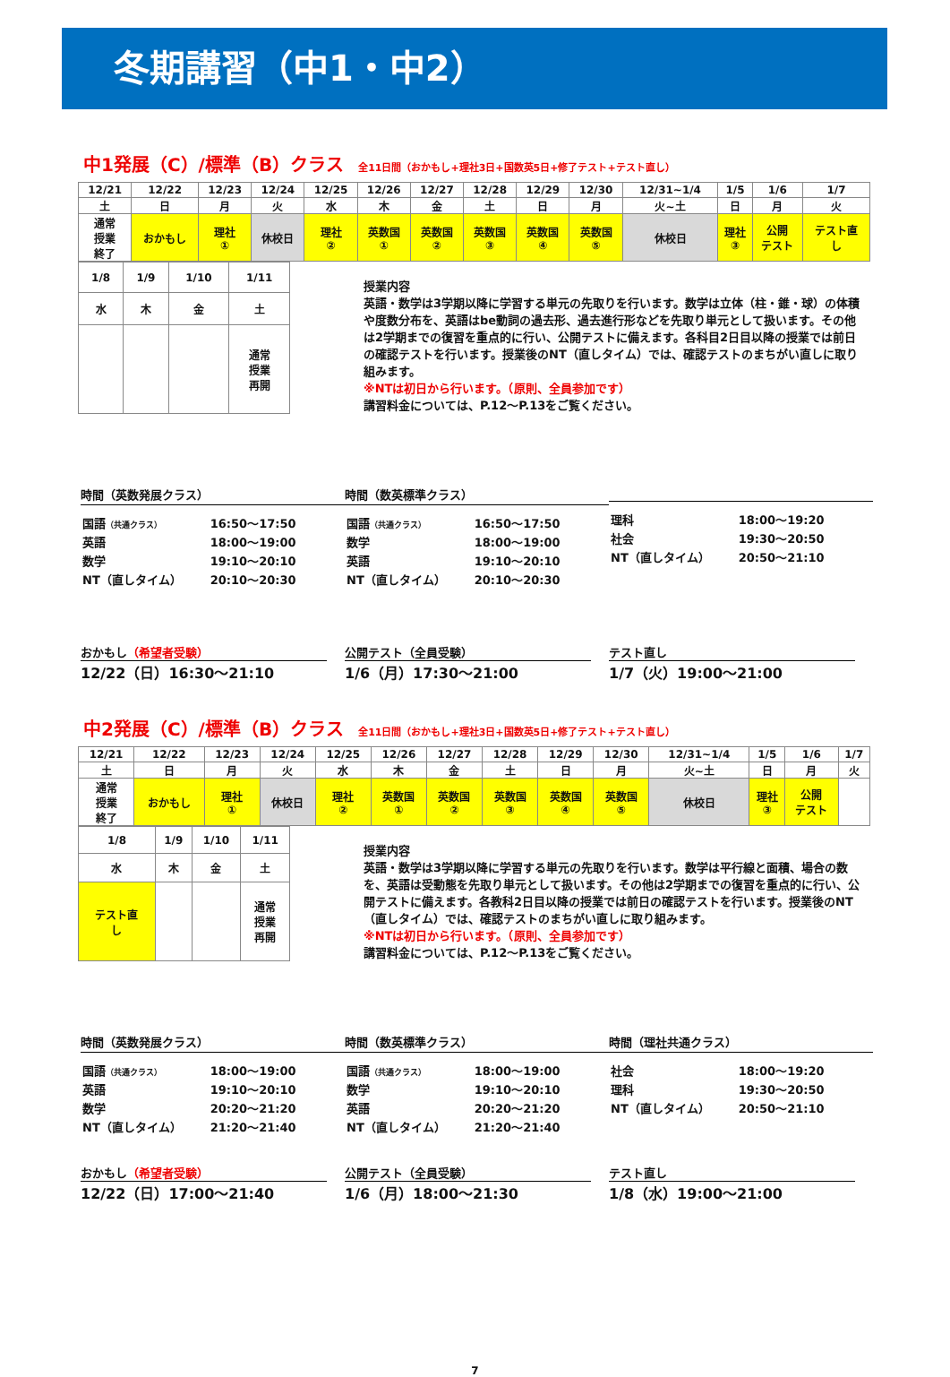冬期講習（中1・中2）
中1発展（C）/標準（B）クラス 全11日間（おかもし+理社3日+国数英5日+修了テスト+テスト直し）
| 12/21 | 12/22 | 12/23 | 12/24 | 12/25 | 12/26 | 12/27 | 12/28 | 12/29 | 12/30 | 12/31~1/4 | 1/5 | 1/6 | 1/7 |
| 土 | 日 | 月 | 火 | 水 | 木 | 金 | 土 | 日 | 月 | 火~土 | 日 | 月 | 火 |
| 通常 授業 終了 | おかもし | 理社 ① | 休校日 | 理社 ② | 英数国 ① | 英数国 ② | 英数国 ③ | 英数国 ④ | 英数国 ⑤ | 休校日 | 理社 ③ | 公開 テスト | テスト直 し |
| 1/8 | 1/9 | 1/10 | 1/11 |
| 水 | 木 | 金 | 土 |
| | | | 通常 授業 再開 |
授業内容
英語・数学は3学期以降に学習する単元の先取りを行います。数学は立体（柱・錐・球）の体積や度数分布を、英語はbe動詞の過去形、過去進行形などを先取り単元として扱います。その他は2学期までの復習を重点的に行い、公開テストに備えます。各科目2日目以降の授業では前日の確認テストを行います。授業後のNT（直しタイム）では、確認テストのまちがい直しに取り組みます。
※NTは初日から行います。（原則、全員参加です）
講習料金については、P.12～P.13をご覧ください。
時間（英数発展クラス）
| 国語 （共通クラス） | 16:50～17:50 |
| 英語 | 18:00～19:00 |
| 数学 | 19:10～20:10 |
| NT（直しタイム） | 20:10～20:30 |
時間（数英標準クラス）
| 国語 （共通クラス） | 16:50～17:50 |
| 数学 | 18:00～19:00 |
| 英語 | 19:10～20:10 |
| NT（直しタイム） | 20:10～20:30 |
| 理科 | 18:00～19:20 |
| 社会 | 19:30～20:50 |
| NT（直しタイム） | 20:50～21:10 |
おかもし（希望者受験）
12/22（日）16:30～21:10
公開テスト（全員受験）
1/6（月）17:30～21:00
テスト直し
1/7（火）19:00～21:00
中2発展（C）/標準（B）クラス 全11日間（おかもし+理社3日+国数英5日+修了テスト+テスト直し）
| 12/21 | 12/22 | 12/23 | 12/24 | 12/25 | 12/26 | 12/27 | 12/28 | 12/29 | 12/30 | 12/31~1/4 | 1/5 | 1/6 | 1/7 |
| 土 | 日 | 月 | 火 | 水 | 木 | 金 | 土 | 日 | 月 | 火~土 | 日 | 月 | 火 |
| 通常 授業 終了 | おかもし | 理社 ① | 休校日 | 理社 ② | 英数国 ① | 英数国 ② | 英数国 ③ | 英数国 ④ | 英数国 ⑤ | 休校日 | 理社 ③ | 公開 テスト | |
| 1/8 | 1/9 | 1/10 | 1/11 |
| 水 | 木 | 金 | 土 |
| テスト直 し | | | 通常 授業 再開 |
授業内容
英語・数学は3学期以降に学習する単元の先取りを行います。数学は平行線と面積、場合の数を、英語は受動態を先取り単元として扱います。その他は2学期までの復習を重点的に行い、公開テストに備えます。各教科2日目以降の授業では前日の確認テストを行います。授業後のNT（直しタイム）では、確認テストのまちがい直しに取り組みます。
※NTは初日から行います。（原則、全員参加です）
講習料金については、P.12～P.13をご覧ください。
時間（英数発展クラス）
| 国語 （共通クラス） | 18:00～19:00 |
| 英語 | 19:10～20:10 |
| 数学 | 20:20～21:20 |
| NT（直しタイム） | 21:20～21:40 |
時間（数英標準クラス）
| 国語 （共通クラス） | 18:00～19:00 |
| 数学 | 19:10～20:10 |
| 英語 | 20:20～21:20 |
| NT（直しタイム） | 21:20～21:40 |
時間（理社共通クラス）
| 社会 | 18:00～19:20 |
| 理科 | 19:30～20:50 |
| NT（直しタイム） | 20:50～21:10 |
おかもし（希望者受験）
12/22（日）17:00～21:40
公開テスト（全員受験）
1/6（月）18:00～21:30
テスト直し
1/8（水）19:00～21:00
7